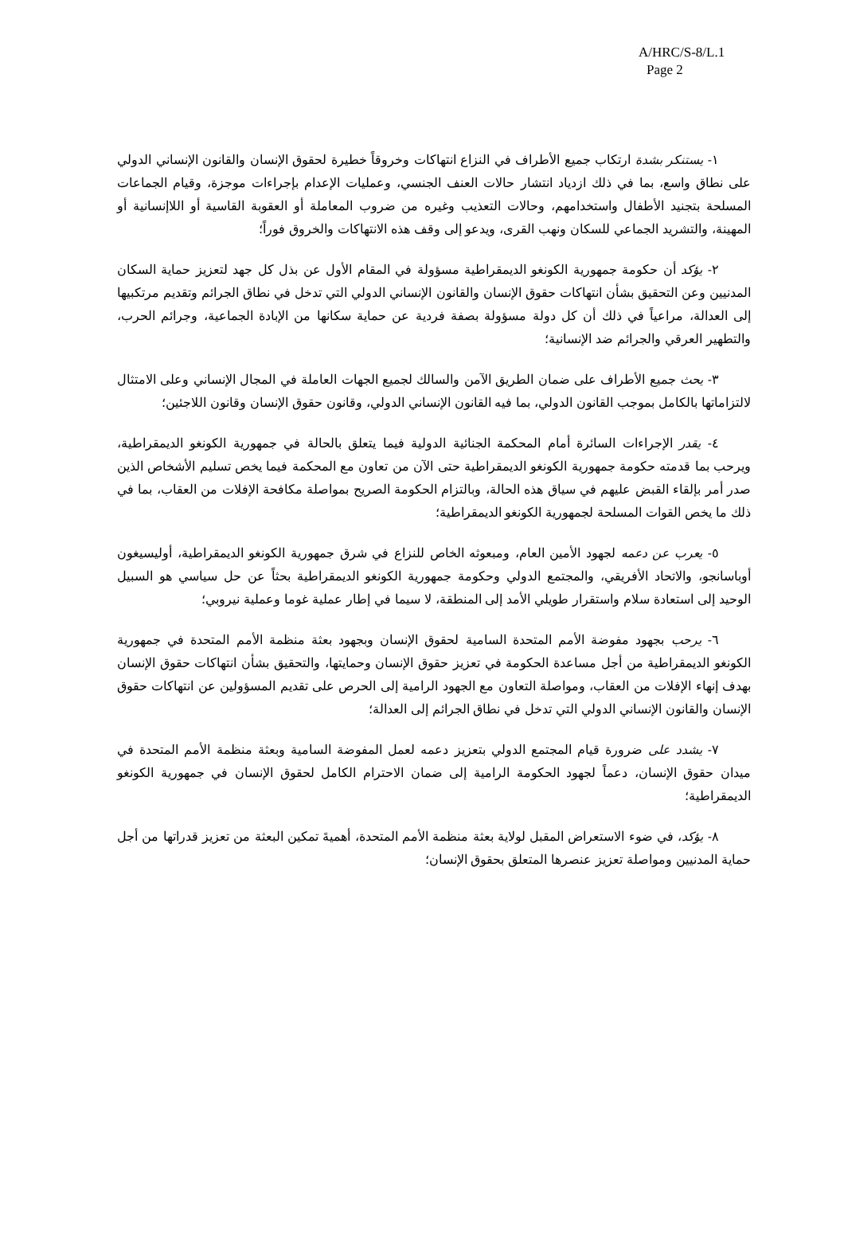A/HRC/S-8/L.1
Page 2
١- يستنكر بشدة ارتكاب جميع الأطراف في النزاع انتهاكات وخروقاً خطيرة لحقوق الإنسان والقانون الإنساني الدولي على نطاق واسع، بما في ذلك ازدياد انتشار حالات العنف الجنسي، وعمليات الإعدام بإجراءات موجزة، وقيام الجماعات المسلحة بتجنيد الأطفال واستخدامهم، وحالات التعذيب وغيره من ضروب المعاملة أو العقوبة القاسية أو اللاإنسانية أو المهينة، والتشريد الجماعي للسكان ونهب القرى، ويدعو إلى وقف هذه الانتهاكات والخروق فوراً؛
٢- يؤكد أن حكومة جمهورية الكونغو الديمقراطية مسؤولة في المقام الأول عن بذل كل جهد لتعزيز حماية السكان المدنيين وعن التحقيق بشأن انتهاكات حقوق الإنسان والقانون الإنساني الدولي التي تدخل في نطاق الجرائم وتقديم مرتكبيها إلى العدالة، مراعياً في ذلك أن كل دولة مسؤولة بصفة فردية عن حماية سكانها من الإبادة الجماعية، وجرائم الحرب، والتطهير العرقي والجرائم ضد الإنسانية؛
٣- يحث جميع الأطراف على ضمان الطريق الآمن والسالك لجميع الجهات العاملة في المجال الإنساني وعلى الامتثال لالتزاماتها بالكامل بموجب القانون الدولي، بما فيه القانون الإنساني الدولي، وقانون حقوق الإنسان وقانون اللاجئين؛
٤- يقدر الإجراءات السائرة أمام المحكمة الجنائية الدولية فيما يتعلق بالحالة في جمهورية الكونغو الديمقراطية، ويرحب بما قدمته حكومة جمهورية الكونغو الديمقراطية حتى الآن من تعاون مع المحكمة فيما يخص تسليم الأشخاص الذين صدر أمر بإلقاء القبض عليهم في سياق هذه الحالة، وبالتزام الحكومة الصريح بمواصلة مكافحة الإفلات من العقاب، بما في ذلك ما يخص القوات المسلحة لجمهورية الكونغو الديمقراطية؛
٥- يعرب عن دعمه لجهود الأمين العام، ومبعوثه الخاص للنزاع في شرق جمهورية الكونغو الديمقراطية، أوليسيغون أوباسانجو، والاتحاد الأفريقي، والمجتمع الدولي وحكومة جمهورية الكونغو الديمقراطية بحثاً عن حل سياسي هو السبيل الوحيد إلى استعادة سلام واستقرار طويلي الأمد إلى المنطقة، لا سيما في إطار عملية غوما وعملية نيروبي؛
٦- يرحب بجهود مفوضة الأمم المتحدة السامية لحقوق الإنسان وبجهود بعثة منظمة الأمم المتحدة في جمهورية الكونغو الديمقراطية من أجل مساعدة الحكومة في تعزيز حقوق الإنسان وحمايتها، والتحقيق بشأن انتهاكات حقوق الإنسان بهدف إنهاء الإفلات من العقاب، ومواصلة التعاون مع الجهود الرامية إلى الحرص على تقديم المسؤولين عن انتهاكات حقوق الإنسان والقانون الإنساني الدولي التي تدخل في نطاق الجرائم إلى العدالة؛
٧- يشدد على ضرورة قيام المجتمع الدولي بتعزيز دعمه لعمل المفوضة السامية وبعثة منظمة الأمم المتحدة في ميدان حقوق الإنسان، دعماً لجهود الحكومة الرامية إلى ضمان الاحترام الكامل لحقوق الإنسان في جمهورية الكونغو الديمقراطية؛
٨- يؤكد، في ضوء الاستعراض المقبل لولاية بعثة منظمة الأمم المتحدة، أهميةَ تمكين البعثة من تعزيز قدراتها من أجل حماية المدنيين ومواصلة تعزيز عنصرها المتعلق بحقوق الإنسان؛